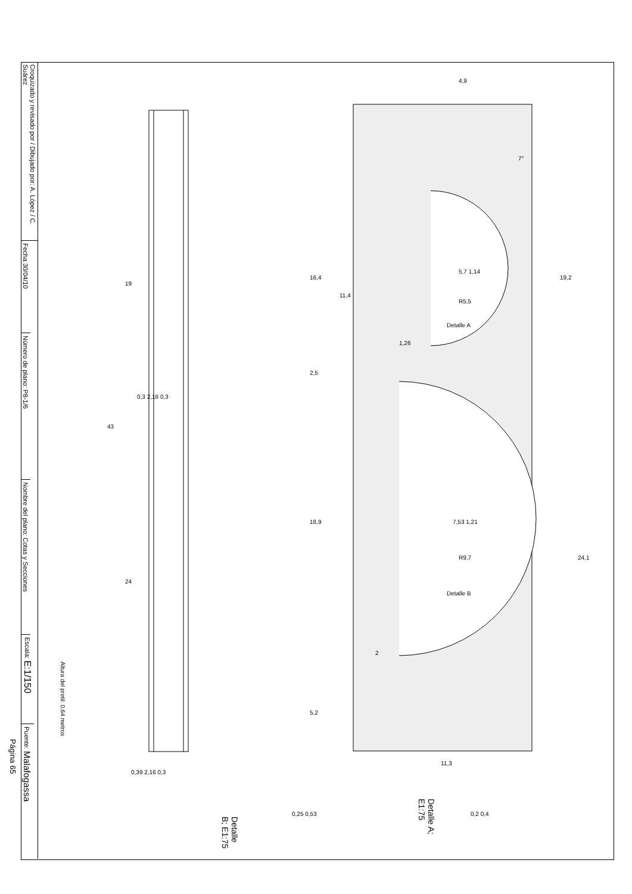Croquizado y revisado por / Dibujado por: A. López / C. Suárez
Fecha 30/04/10
Número de plano: P8-1/6
Nombre del plano: Cotas y Secciones
Escala: E:1/150
Puente: Malafogassa
Página 65
Altura del pretil: 0,64 metros
19
43
24
0,3 2,16 0,3
0,39 2,16 0,3
4,9
16,4
11,4
19,2
7°
5,7 1,14
R5,5
Detalle A
1,26
2,5
18,9 7,53 1,21
24,1
R9,7
Detalle B
2
5,2
11,3
Detalle A; E1:75
0,2 0,4
Detalle B; E1:75
0,25 0,53